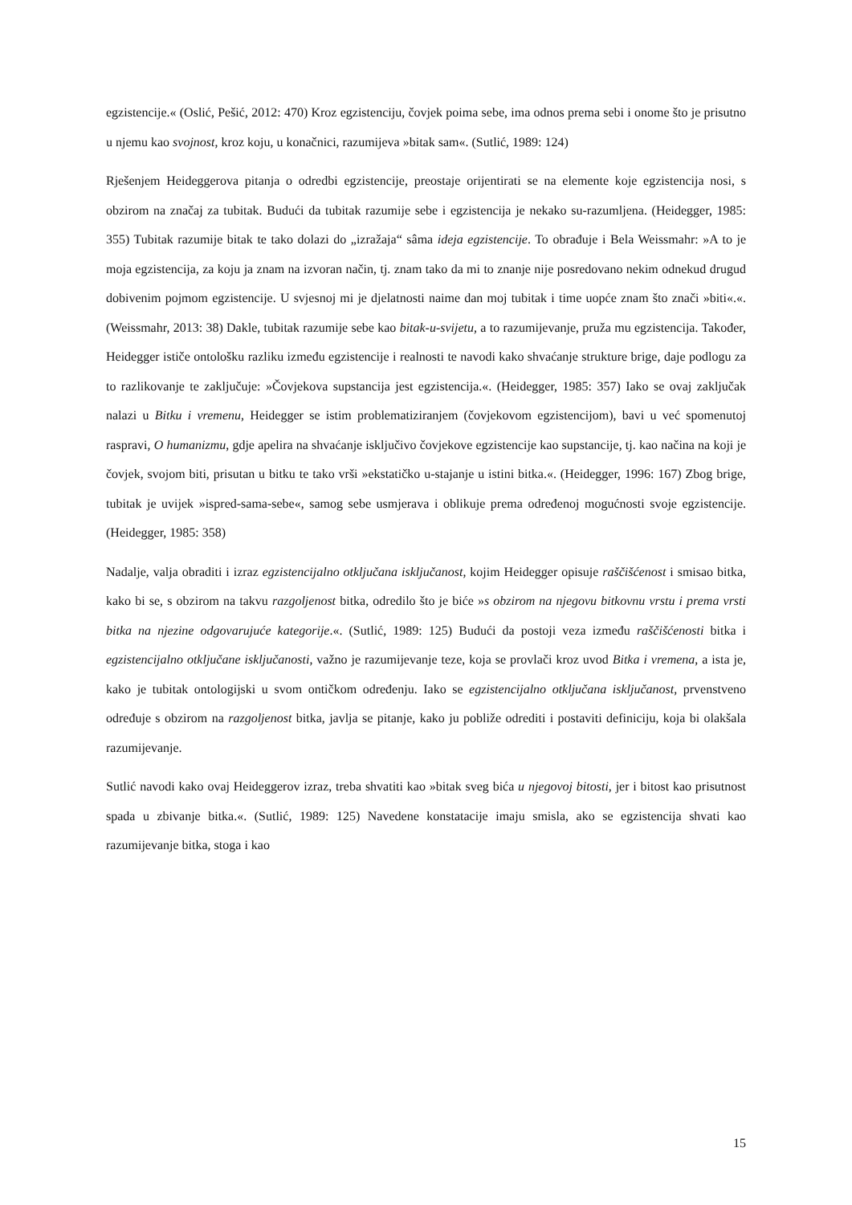egzistencije.« (Oslić, Pešić, 2012: 470) Kroz egzistenciju, čovjek poima sebe, ima odnos prema sebi i onome što je prisutno u njemu kao svojnost, kroz koju, u konačnici, razumijeva »bitak sam«. (Sutlić, 1989: 124)
Rješenjem Heideggerova pitanja o odredbi egzistencije, preostaje orijentirati se na elemente koje egzistencija nosi, s obzirom na značaj za tubitak. Budući da tubitak razumije sebe i egzistencija je nekako su-razumljena. (Heidegger, 1985: 355) Tubitak razumije bitak te tako dolazi do „izražaja“ sâma ideja egzistencije. To obrađuje i Bela Weissmahr: »A to je moja egzistencija, za koju ja znam na izvoran način, tj. znam tako da mi to znanje nije posredovano nekim odnekud drugud dobivenim pojmom egzistencije. U svjesnoj mi je djelatnosti naime dan moj tubitak i time uopće znam što znači »biti«.«. (Weissmahr, 2013: 38) Dakle, tubitak razumije sebe kao bitak-u-svijetu, a to razumijevanje, pruža mu egzistencija. Također, Heidegger ističe ontološku razliku između egzistencije i realnosti te navodi kako shvaćanje strukture brige, daje podlogu za to razlikovanje te zaključuje: »Čovjekova supstancija jest egzistencija.«. (Heidegger, 1985: 357) Iako se ovaj zaključak nalazi u Bitku i vremenu, Heidegger se istim problematiziranjem (čovjekovom egzistencijom), bavi u već spomenutoj raspravi, O humanizmu, gdje apelira na shvaćanje isključivo čovjekove egzistencije kao supstancije, tj. kao načina na koji je čovjek, svojom biti, prisutan u bitku te tako vrši »ekstatičko u-stajanje u istini bitka.«. (Heidegger, 1996: 167) Zbog brige, tubitak je uvijek »ispred-sama-sebe«, samog sebe usmjerava i oblikuje prema određenoj mogućnosti svoje egzistencije. (Heidegger, 1985: 358)
Nadalje, valja obraditi i izraz egzistencijalno otključana isključanost, kojim Heidegger opisuje raščišćenost i smisao bitka, kako bi se, s obzirom na takvu razgoljenost bitka, odredilo što je biće »s obzirom na njegovu bitkovnu vrstu i prema vrsti bitka na njezine odgovarujuće kategorije.«. (Sutlić, 1989: 125) Budući da postoji veza između raščišćenosti bitka i egzistencijalno otključane isključanosti, važno je razumijevanje teze, koja se provlači kroz uvod Bitka i vremena, a ista je, kako je tubitak ontologijski u svom ontičkom određenju. Iako se egzistencijalno otključana isključanost, prvenstveno određuje s obzirom na razgoljenost bitka, javlja se pitanje, kako ju pobliže odrediti i postaviti definiciju, koja bi olakšala razumijevanje.
Sutlić navodi kako ovaj Heideggerov izraz, treba shvatiti kao »bitak sveg bića u njegovoj bitosti, jer i bitost kao prisutnost spada u zbivanje bitka.«. (Sutlić, 1989: 125) Navedene konstatacije imaju smisla, ako se egzistencija shvati kao razumijevanje bitka, stoga i kao
15